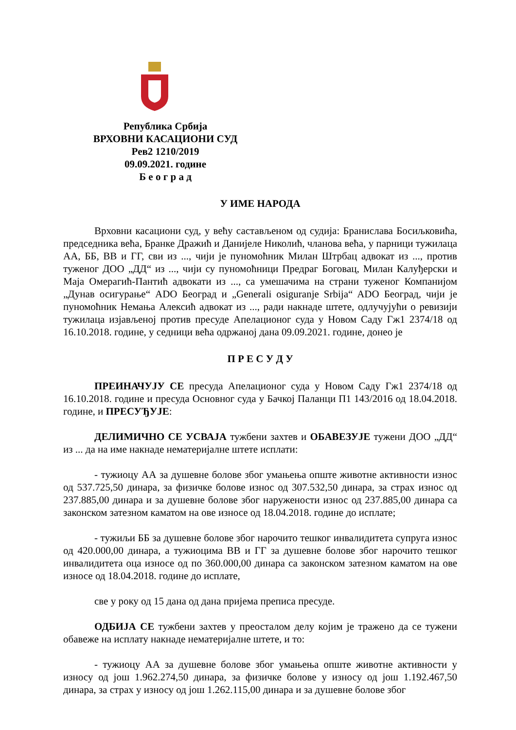Република Србија
ВРХОВНИ КАСАЦИОНИ СУД
Рев2 1210/2019
09.09.2021. године
Б е о г р а д
У ИМЕ НАРОДА
Врховни касациони суд, у већу састављеном од судија: Бранислава Босиљковића, председника већа, Бранке Дражић и Данијеле Николић, чланова већа, у парници тужилаца АА, ББ, ВВ и ГГ, сви из ..., чији је пуномоћник Милан Штрбац адвокат из ..., против туженог ДОО „ДД“ из ..., чији су пуномоћници Предраг Боговац, Милан Калуђерски и Маја Омерагић-Пантић адвокати из ..., са умешачима на страни туженог Компанијом „Дунав осигурање“ ADO Београд и „Generali osiguranje Srbija“ ADO Београд, чији је пуномоћник Немања Алексић адвокат из ..., ради накнаде штете, одлучујући о ревизији тужилаца изјављеној против пресуде Апелационог суда у Новом Саду Гж1 2374/18 од 16.10.2018. године, у седници већа одржаној дана 09.09.2021. године, донео је
П Р Е С У Д У
ПРЕИНАЧУЈУ СЕ пресуда Апелационог суда у Новом Саду Гж1 2374/18 од 16.10.2018. године и пресуда Основног суда у Бачкој Паланци П1 143/2016 од 18.04.2018. године, и ПРЕСУЂУЈЕ:
ДЕЛИМИЧНО СЕ УСВАЈА тужбени захтев и ОБАВЕЗУЈЕ тужени ДОО „ДД“ из ... да на име накнаде нематеријалне штете исплати:
- тужиоцу АА за душевне болове због умањења опште животне активности износ од 537.725,50 динара, за физичке болове износ од 307.532,50 динара, за страх износ од 237.885,00 динара и за душевне болове због наружености износ од 237.885,00 динара са законском затезном каматом на ове износе од 18.04.2018. године до исплате;
- тужиљи ББ за душевне болове због нарочито тешког инвалидитета супруга износ од 420.000,00 динара, а тужиоцима ВВ и ГГ за душевне болове због нарочито тешког инвалидитета оца износе од по 360.000,00 динара са законском затезном каматом на ове износе од 18.04.2018. године до исплате,
све у року од 15 дана од дана пријема преписа пресуде.
ОДБИЈА СЕ тужбени захтев у преосталом делу којим је тражено да се тужени обавеже на исплату накнаде нематеријалне штете, и то:
- тужиоцу АА за душевне болове због умањења опште животне активности у износу од још 1.962.274,50 динара, за физичке болове у износу од још 1.192.467,50 динара, за страх у износу од још 1.262.115,00 динара и за душевне болове због